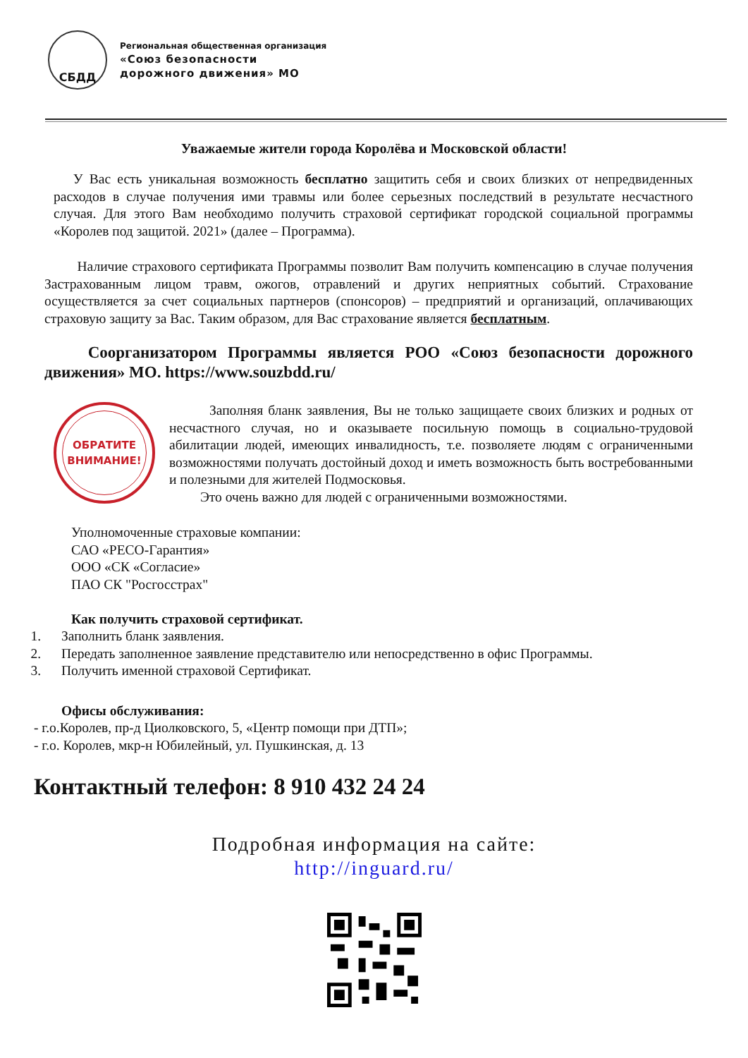СБДД
Региональная общественная организация
«Союз безопасности
дорожного движения» МО
Уважаемые жители города Королёва и Московской области!
У Вас есть уникальная возможность бесплатно защитить себя и своих близких от непредвиденных расходов в случае получения ими травмы или более серьезных последствий в результате несчастного случая. Для этого Вам необходимо получить страховой сертификат городской социальной программы «Королев под защитой. 2021» (далее – Программа).
Наличие страхового сертификата Программы позволит Вам получить компенсацию в случае получения Застрахованным лицом травм, ожогов, отравлений и других неприятных событий. Страхование осуществляется за счет социальных партнеров (спонсоров) – предприятий и организаций, оплачивающих страховую защиту за Вас. Таким образом, для Вас страхование является бесплатным.
Соорганизатором Программы является РОО «Союз безопасности дорожного движения» МО. https://www.souzbdd.ru/
ОБРАТИТЕ
ВНИМАНИЕ!
Заполняя бланк заявления, Вы не только защищаете своих близких и родных от несчастного случая, но и оказываете посильную помощь в социально-трудовой абилитации людей, имеющих инвалидность, т.е. позволяете людям с ограниченными возможностями получать достойный доход и иметь возможность быть востребованными и полезными для жителей Подмосковья.
Это очень важно для людей с ограниченными возможностями.
Уполномоченные страховые компании:
САО «РЕСО-Гарантия»
ООО «СК «Согласие»
ПАО СК "Росгосстрах"
Как получить страховой сертификат.
1. Заполнить бланк заявления.
2. Передать заполненное заявление представителю или непосредственно в офис Программы.
3. Получить именной страховой Сертификат.
Офисы обслуживания:
- г.о.Королев, пр-д Циолковского, 5, «Центр помощи при ДТП»;
- г.о. Королев, мкр-н Юбилейный, ул. Пушкинская, д. 13
Контактный телефон: 8 910 432 24 24
Подробная информация на сайте:
http://inguard.ru/